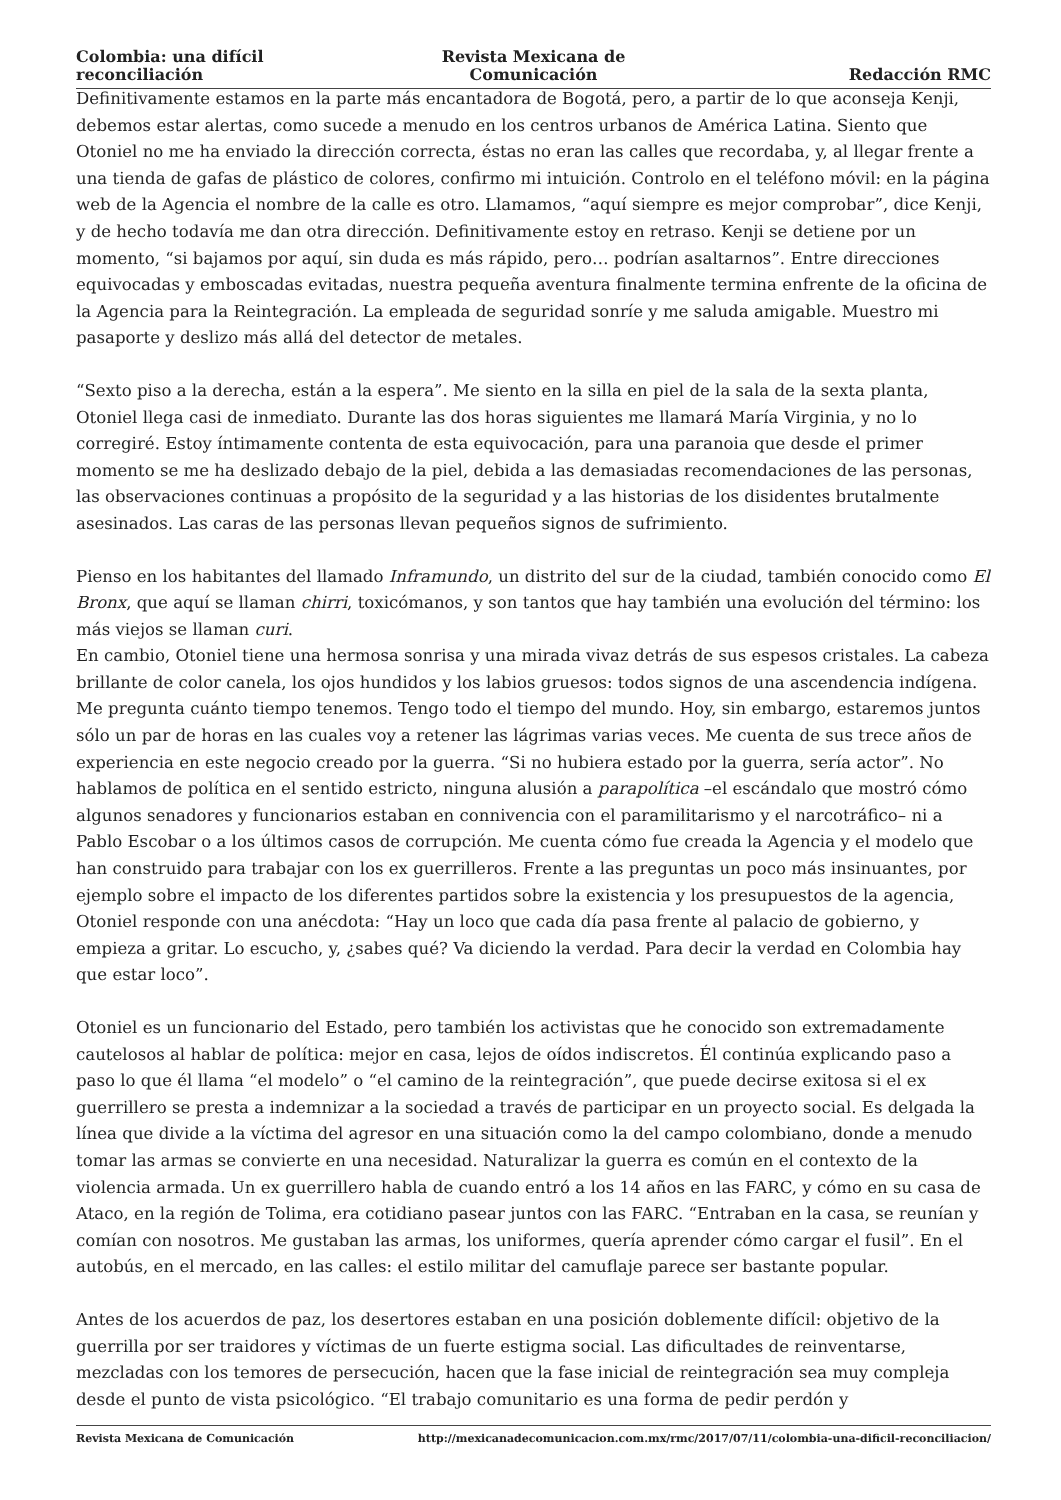Colombia: una difícil reconciliación
Revista Mexicana de Comunicación
Redacción RMC
Definitivamente estamos en la parte más encantadora de Bogotá, pero, a partir de lo que aconseja Kenji, debemos estar alertas, como sucede a menudo en los centros urbanos de América Latina. Siento que Otoniel no me ha enviado la dirección correcta, éstas no eran las calles que recordaba, y, al llegar frente a una tienda de gafas de plástico de colores, confirmo mi intuición. Controlo en el teléfono móvil: en la página web de la Agencia el nombre de la calle es otro. Llamamos, “aquí siempre es mejor comprobar”, dice Kenji, y de hecho todavía me dan otra dirección. Definitivamente estoy en retraso. Kenji se detiene por un momento, “si bajamos por aquí, sin duda es más rápido, pero… podrían asaltarnos”. Entre direcciones equivocadas y emboscadas evitadas, nuestra pequeña aventura finalmente termina enfrente de la oficina de la Agencia para la Reintegración. La empleada de seguridad sonríe y me saluda amigable. Muestro mi pasaporte y deslizo más allá del detector de metales.
“Sexto piso a la derecha, están a la espera”. Me siento en la silla en piel de la sala de la sexta planta, Otoniel llega casi de inmediato. Durante las dos horas siguientes me llamará María Virginia, y no lo corregiré. Estoy íntimamente contenta de esta equivocación, para una paranoia que desde el primer momento se me ha deslizado debajo de la piel, debida a las demasiadas recomendaciones de las personas, las observaciones continuas a propósito de la seguridad y a las historias de los disidentes brutalmente asesinados. Las caras de las personas llevan pequeños signos de sufrimiento.
Pienso en los habitantes del llamado Inframundo, un distrito del sur de la ciudad, también conocido como El Bronx, que aquí se llaman chirri, toxicómanos, y son tantos que hay también una evolución del término: los más viejos se llaman curi.
En cambio, Otoniel tiene una hermosa sonrisa y una mirada vivaz detrás de sus espesos cristales. La cabeza brillante de color canela, los ojos hundidos y los labios gruesos: todos signos de una ascendencia indígena. Me pregunta cuánto tiempo tenemos. Tengo todo el tiempo del mundo. Hoy, sin embargo, estaremos juntos sólo un par de horas en las cuales voy a retener las lágrimas varias veces. Me cuenta de sus trece años de experiencia en este negocio creado por la guerra. “Si no hubiera estado por la guerra, sería actor”. No hablamos de política en el sentido estricto, ninguna alusión a parapolítica –el escándalo que mostró cómo algunos senadores y funcionarios estaban en connivencia con el paramilitarismo y el narcotráfico– ni a Pablo Escobar o a los últimos casos de corrupción. Me cuenta cómo fue creada la Agencia y el modelo que han construido para trabajar con los ex guerrilleros. Frente a las preguntas un poco más insinuantes, por ejemplo sobre el impacto de los diferentes partidos sobre la existencia y los presupuestos de la agencia, Otoniel responde con una anécdota: “Hay un loco que cada día pasa frente al palacio de gobierno, y empieza a gritar. Lo escucho, y, ¿sabes qué? Va diciendo la verdad. Para decir la verdad en Colombia hay que estar loco”.
Otoniel es un funcionario del Estado, pero también los activistas que he conocido son extremadamente cautelosos al hablar de política: mejor en casa, lejos de oídos indiscretos. Él continúa explicando paso a paso lo que él llama “el modelo” o “el camino de la reintegración”, que puede decirse exitosa si el ex guerrillero se presta a indemnizar a la sociedad a través de participar en un proyecto social. Es delgada la línea que divide a la víctima del agresor en una situación como la del campo colombiano, donde a menudo tomar las armas se convierte en una necesidad. Naturalizar la guerra es común en el contexto de la violencia armada. Un ex guerrillero habla de cuando entró a los 14 años en las FARC, y cómo en su casa de Ataco, en la región de Tolima, era cotidiano pasear juntos con las FARC. “Entraban en la casa, se reunían y comían con nosotros. Me gustaban las armas, los uniformes, quería aprender cómo cargar el fusil”. En el autobús, en el mercado, en las calles: el estilo militar del camuflaje parece ser bastante popular.
Antes de los acuerdos de paz, los desertores estaban en una posición doblemente difícil: objetivo de la guerrilla por ser traidores y víctimas de un fuerte estigma social. Las dificultades de reinventarse, mezcladas con los temores de persecución, hacen que la fase inicial de reintegración sea muy compleja desde el punto de vista psicológico. “El trabajo comunitario es una forma de pedir perdón y
Revista Mexicana de Comunicación http://mexicanadecomunicacion.com.mx/rmc/2017/07/11/colombia-una-dificil-reconciliacion/